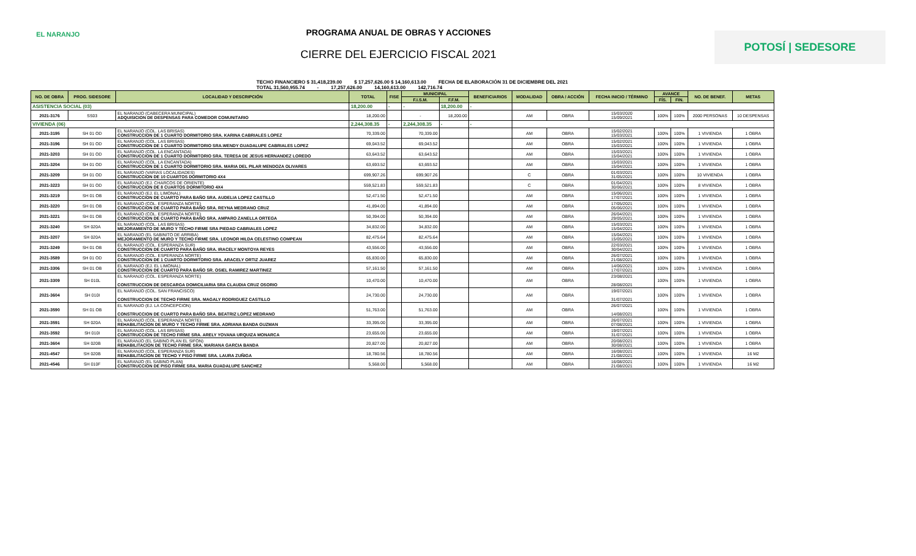EL NARANJO
PROGRAMA ANUAL DE OBRAS Y ACCIONES
CIERRE DEL EJERCICIO FISCAL 2021
POTOSÍ | SEDESORE
TECHO FINANCIERO $ 31,418,239.00 $ 17,257,626.00 $ 14,160,613.00 FECHA DE ELABORACIÓN 31 DE DICIEMBRE DEL 2021
TOTAL 31,560,955.74 - 17,257,626.00 14,160,613.00 142,716.74
| NO. DE OBRA | PROG. SIDESORE | LOCALIDAD Y DESCRIPCIÓN | TOTAL | FISE | MUNICIPAL | | BENEFICIARIOS | MODALIDAD | OBRA / ACCIÓN | FECHA INICIO / TÉRMINO | AVANCE | | NO. DE BENEF. | METAS |
| --- | --- | --- | --- | --- | --- | --- | --- | --- | --- | --- | --- | --- | --- | --- |
| | | | | | F.I.S.M. | F.F.M. | | | | | FÍS. | FIN. | | |
| ASISTENCIA SOCIAL (03) | | | 18,200.00 | - | - | 18,200.00 | - | | | | | | | |
| 2021-3176 | SS03 | EL NARANJO (CABECERA MUNICIPAL) ADQUISICION DE DESPENSAS PARA COMEDOR COMUNITARIO | 18,200.00 | | - | 18,200.00 | | AM | OBRA | 15/03/2020 15/09/2021 | 100% | 100% | 2000 PERSONAS | 10 DESPENSAS |
| VIVIENDA (06) | | | 2,244,308.35 | - | 2,244,308.35 | - | - | | | | | | | |
| 2021-3195 | SH 01 OD | EL NARANJO (COL. LAS BRISAS) CONSTRUCCION DE 1 CUARTO DORMITORIO SRA. KARINA CABRIALES LOPEZ | 70,339.00 | | 70,339.00 | | | AM | OBRA | 15/02/2021 15/03/2021 | 100% | 100% | 1 VIVIENDA | 1 OBRA |
| 2021-3196 | SH 01 OD | EL NARANJO (COL. LAS BRISAS) CONSTRUCCION DE 1 CUARTO DORMITORIO SRA.WENDY GUADALUPE CABRIALES LOPEZ | 69,043.52 | | 69,043.52 | | | AM | OBRA | 15/02/2021 15/03/2021 | 100% | 100% | 1 VIVIENDA | 1 OBRA |
| 2021-3203 | SH 01 OD | EL NARANJO (COL. LA ENCANTADA) CONSTRUCCION DE 1 CUARTO DORMITORIO SRA. TERESA DE JESUS HERNANDEZ LOREDO | 63,643.52 | | 63,643.52 | | | AM | OBRA | 15/03/2021 15/04/2021 | 100% | 100% | 1 VIVIENDA | 1 OBRA |
| 2021-3204 | SH 01 OD | EL NARANJO (COL. LA ENCANTADA) CONSTRUCCION DE 1 CUARTO DORMITORIO SRA. MARIA DEL PILAR MENDOZA OLIVARES | 63,693.52 | | 63,693.52 | | | AM | OBRA | 15/03/2021 15/04/2021 | 100% | 100% | 1 VIVIENDA | 1 OBRA |
| 2021-3209 | SH 01 OD | EL NARANJO (VARIAS LOCALIDADES) CONSTRUCCION DE 10 CUARTOS DORMITORIO 4X4 | 699,907.26 | | 699,907.26 | | | C | OBRA | 01/03/2021 31/05/2021 | 100% | 100% | 10 VIVIENDA | 1 OBRA |
| 2021-3223 | SH 01 OD | EL NARANJO (EJ. CHARCOS DE ORIENTE) CONSTRUCCION DE 8 CUARTOS DORMITORIO 4X4 | 559,521.83 | | 559,521.83 | | | C | OBRA | 01/04/2021 30/06/2021 | 100% | 100% | 8 VIVIENDA | 1 OBRA |
| 2021-3219 | SH 01 OB | EL NARANJO (EJ. EL LIMONAL) CONSTRUCCION DE CUARTO PARA BAÑO SRA. AUDELIA LOPEZ CASTILLO | 52,471.50 | | 52,471.50 | | | AM | OBRA | 15/06/2021 17/07/2021 | 100% | 100% | 1 VIVIENDA | 1 OBRA |
| 2021-3220 | SH 01 OB | EL NARANJO (COL. ESPERANZA NORTE) CONSTRUCCION DE CUARTO PARA BAÑO SRA. REYNA MEDRANO CRUZ | 41,894.00 | | 41,894.00 | | | AM | OBRA | 17/05/2021 05/06/2021 | 100% | 100% | 1 VIVIENDA | 1 OBRA |
| 2021-3221 | SH 01 OB | EL NARANJO (COL. ESPERANZA NORTE) CONSTRUCCION DE CUARTO PARA BAÑO SRA. AMPARO ZANELLA ORTEGA | 50,394.00 | | 50,394.00 | | | AM | OBRA | 26/04/2021 29/05/2021 | 100% | 100% | 1 VIVIENDA | 1 OBRA |
| 2021-3240 | SH 020A | EL NARANJO (COL. LAS BRISAS) MEJORAMIENTO DE MURO Y TECHO FIRME SRA PIEDAD CABRIALES LOPEZ | 34,832.00 | | 34,832.00 | | | AM | OBRA | 15/03/2021 15/04/2021 | 100% | 100% | 1 VIVIENDA | 1 OBRA |
| 2021-3207 | SH 020A | EL NARANJO (EL SABINITO DE ARRIBA) MEJORAMIENTO DE MURO Y TECHO FIRME SRA. LEONOR HILDA CELESTINO COMPEAN | 82,475.64 | | 82,475.64 | | | AM | OBRA | 15/04/2021 15/05/2021 | 100% | 100% | 1 VIVIENDA | 1 OBRA |
| 2021-3249 | SH 01 OB | EL NARANJO (COL. ESPERANZA SUR) CONSTRUCCION DE CUARTO PARA BAÑO SRA. IRACELY MONTOYA REYES | 43,556.00 | | 43,556.00 | | | AM | OBRA | 22/03/2021 30/04/2021 | 100% | 100% | 1 VIVIENDA | 1 OBRA |
| 2021-3589 | SH 01 OD | EL NARANJO (COL. ESPERANZA NORTE) CONSTRUCCION DE 1 CUARTO DORMITORIO SRA. ARACELY ORTIZ JUAREZ | 65,830.00 | | 65,830.00 | | | AM | OBRA | 26/07/2021 21/08/2021 | 100% | 100% | 1 VIVIENDA | 1 OBRA |
| 2021-3306 | SH 01 OB | EL NARANJO (EJ. EL LIMONAL) CONSTRUCCION DE CUARTO PARA BAÑO SR. OSIEL RAMIREZ MARTINEZ | 57,161.50 | | 57,161.50 | | | AM | OBRA | 14/06/2021 17/07/2021 | 100% | 100% | 1 VIVIENDA | 1 OBRA |
| 2021-3309 | SH 010L | EL NARANJO (COL. ESPERANZA NORTE) CONSTRUCCION DE DESCARGA DOMICILIARIA SRA CLAUDIA CRUZ OSORIO | 10,470.00 | | 10,470.00 | | | AM | OBRA | 23/08/2021 28/08/2021 | 100% | 100% | 1 VIVIENDA | 1 OBRA |
| 2021-3604 | SH 010I | EL NARANJO (COL. SAN FRANCISCO) CONSTRUCCION DE TECHO FIRME SRA. MAGALY RODRIGUEZ CASTILLO | 24,730.00 | | 24,730.00 | | | AM | OBRA | 19/07/2021 31/07/2021 | 100% | 100% | 1 VIVIENDA | 1 OBRA |
| 2021-3590 | SH 01 OB | EL NARANJO (EJ. LA CONCEPCION) CONSTRUCCION DE CUARTO PARA BAÑO SRA. BEATRIZ LOPEZ MEDRANO | 51,763.00 | | 51,763.00 | | | AM | OBRA | 26/07/2021 14/08/2021 | 100% | 100% | 1 VIVIENDA | 1 OBRA |
| 2021-3591 | SH 020A | EL NARANJO (COL. ESPERANZA NORTE) REHABILITACION DE MURO Y TECHO FIRME SRA. ADRIANA BANDA GUZMAN | 33,395.00 | | 33,395.00 | | | AM | OBRA | 26/07/2021 07/08/2021 | 100% | 100% | 1 VIVIENDA | 1 OBRA |
| 2021-3592 | SH 010I | EL NARANJO (COL. LAS BRISAS) CONSTRUCCION DE TECHO FIRME SRA. ARELY YOVANA URQUIZA MONARCA | 23,655.00 | | 23,655.00 | | | AM | OBRA | 19/07/2021 31/07/2021 | 100% | 100% | 1 VIVIENDA | 1 OBRA |
| 2021-3604 | SH 020B | EL NARANJO (EL SABINO PLAN EL SIFON) REHABILITACION DE TECHO FIRME SRA. MARIANA GARCIA BANDA | 20,827.00 | | 20,827.00 | | | AM | OBRA | 20/08/2021 30/08/2021 | 100% | 100% | 1 VIVIENDA | 1 OBRA |
| 2021-4547 | SH 020B | EL NARANJO (COL. ESPERANZA SUR) REHABILITACION DE TECHO Y PISO FIRME SRA. LAURA ZUÑIGA | 18,780.56 | | 18,780.56 | | | AM | OBRA | 16/08/2021 21/08/2021 | 100% | 100% | 1 VIVIENDA | 16 M2 |
| 2021-4546 | SH 010F | EL NARANJO (EL SABINO PLAN) CONSTRUCCION DE PISO FIRME SRA. MARIA GUADALUPE SANCHEZ | 5,568.00 | | 5,568.00 | | | AM | OBRA | 16/08/2021 21/08/2021 | 100% | 100% | 1 VIVIENDA | 16 M2 |